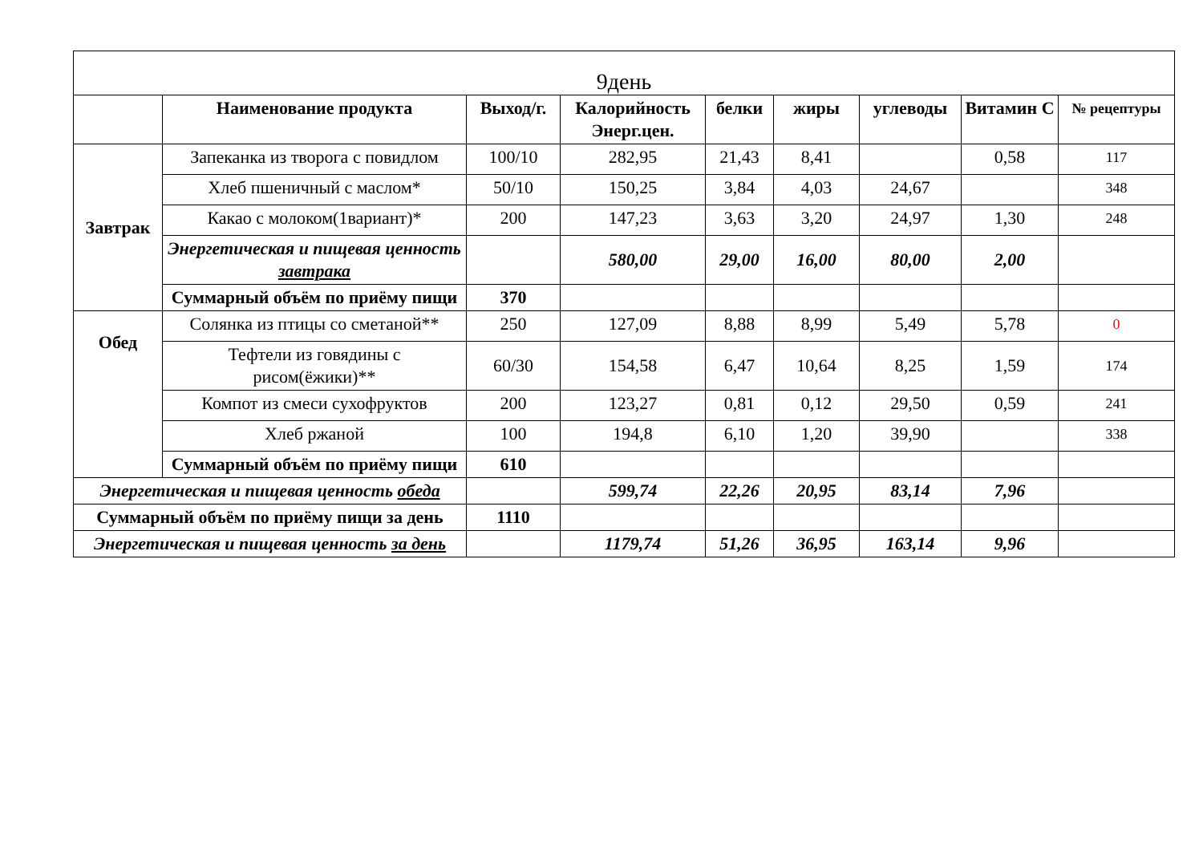| 9день | | | | | | | | |
| | Наименование продукта | Выход/г. | Калорийность Энерг.цен. | белки | жиры | углеводы | Витамин С | № рецептуры |
| Завтрак | Запеканка из творога с повидлом | 100/10 | 282,95 | 21,43 | 8,41 | | 0,58 | 117 |
| | Хлеб пшеничный с маслом* | 50/10 | 150,25 | 3,84 | 4,03 | 24,67 | | 348 |
| | Какао с молоком(1вариант)* | 200 | 147,23 | 3,63 | 3,20 | 24,97 | 1,30 | 248 |
| | Энергетическая и пищевая ценность завтрака | | 580,00 | 29,00 | 16,00 | 80,00 | 2,00 | |
| | Суммарный объём по приёму пищи | 370 | | | | | | |
| Обед | Солянка из птицы со сметаной** | 250 | 127,09 | 8,88 | 8,99 | 5,49 | 5,78 | 0 |
| | Тефтели из говядины с рисом(ёжики)** | 60/30 | 154,58 | 6,47 | 10,64 | 8,25 | 1,59 | 174 |
| | Компот из смеси сухофруктов | 200 | 123,27 | 0,81 | 0,12 | 29,50 | 0,59 | 241 |
| | Хлеб ржаной | 100 | 194,8 | 6,10 | 1,20 | 39,90 | | 338 |
| | Суммарный объём по приёму пищи | 610 | | | | | | |
| Энергетическая и пищевая ценность обеда | | | 599,74 | 22,26 | 20,95 | 83,14 | 7,96 | |
| Суммарный объём по приёму пищи за день | | 1110 | | | | | | |
| Энергетическая и пищевая ценность за день | | | 1179,74 | 51,26 | 36,95 | 163,14 | 9,96 | |